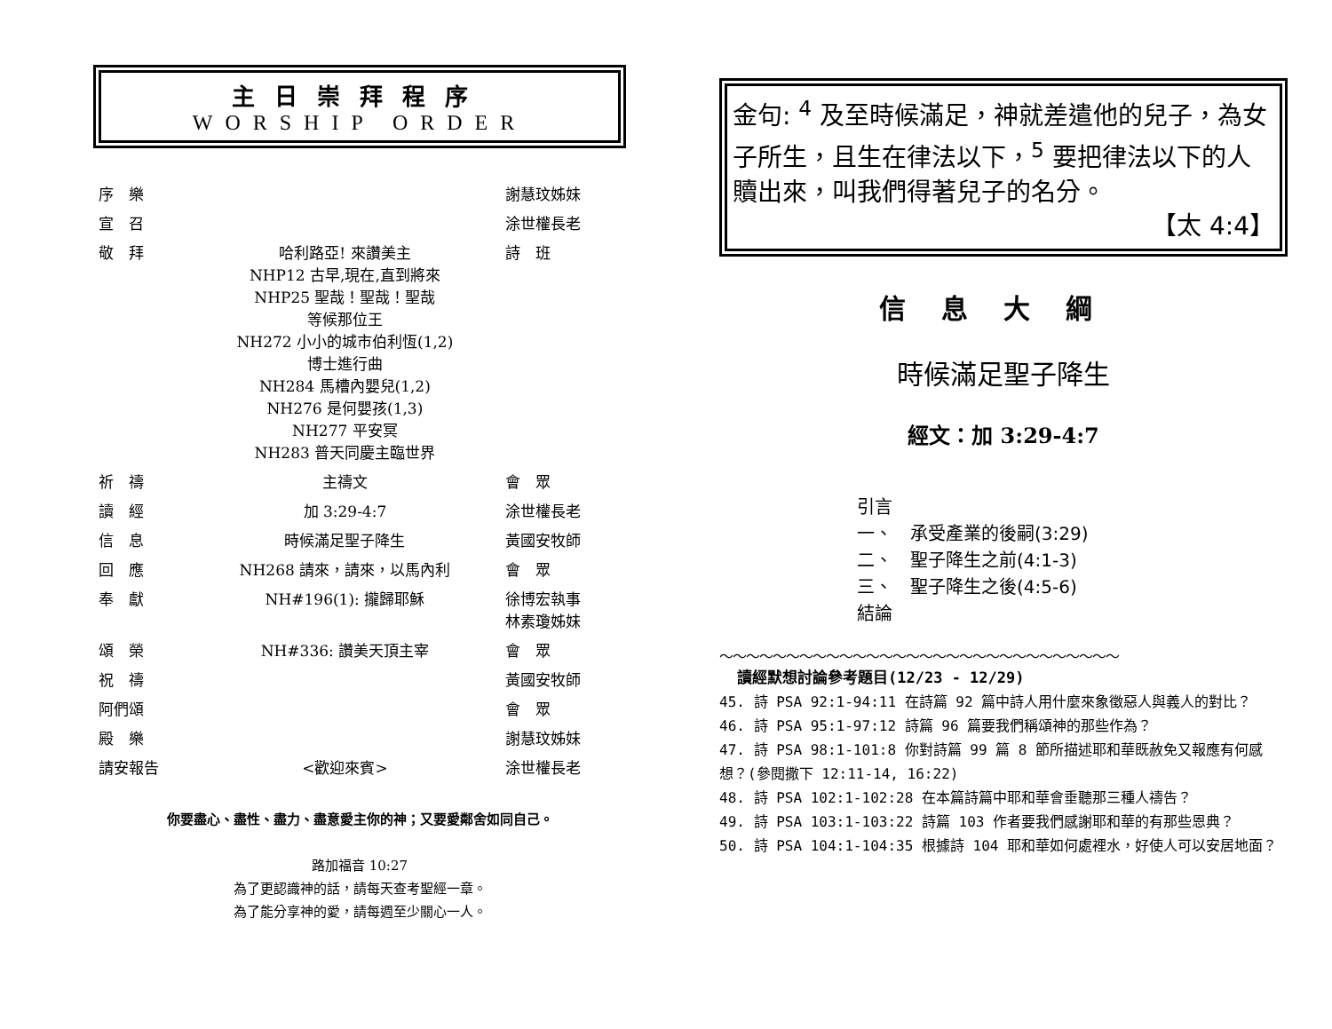主日崇拜程序
WORSHIP ORDER
| 序 樂 | | 謝慧玟姊妹 |
| 宣 召 | | 涂世權長老 |
| 敬 拜 | 哈利路亞! 來讚美主 NHP12 古早,現在,直到將來 NHP25 聖哉！聖哉！聖哉 等候那位王 NH272 小小的城市伯利恆(1,2) 博士進行曲 NH284 馬槽內嬰兒(1,2) NH276 是何嬰孩(1,3) NH277 平安冥 NH283 普天同慶主臨世界 | 詩 班 |
| 祈 禱 | 主禱文 | 會 眾 |
| 讀 經 | 加 3:29-4:7 | 涂世權長老 |
| 信 息 | 時候滿足聖子降生 | 黃國安牧師 |
| 回 應 | NH268 請來，請來，以馬內利 | 會 眾 |
| 奉 獻 | NH#196(1): 攏歸耶穌 | 徐博宏執事 林素瓊姊妹 |
| 頌 榮 | NH#336: 讚美天頂主宰 | 會 眾 |
| 祝 禱 | | 黃國安牧師 |
| 阿們頌 | | 會 眾 |
| 殿 樂 | | 謝慧玟姊妹 |
| 請安報告 | <歡迎來賓> | 涂世權長老 |
你要盡心、盡性、盡力、盡意愛主你的神；又要愛鄰舍如同自己。
路加福音 10:27
為了更認識神的話，請每天查考聖經一章。
為了能分享神的愛，請每週至少關心一人。
金句: <sup>4</sup> 及至時候滿足，神就差遣他的兒子，為女子所生，且生在律法以下，<sup>5</sup> 要把律法以下的人贖出來，叫我們得著兒子的名分。
【太 4:4】
信息大綱
時候滿足聖子降生
經文：加 3:29-4:7
引言
一、　承受產業的後嗣(3:29)
二、　聖子降生之前(4:1-3)
三、　聖子降生之後(4:5-6)
結論
～～～～～～～～～～～～～～～～～～～～～～～～～～～～～～
讀經默想討論參考題目(12/23 - 12/29)
45. 詩 PSA 92:1-94:11 在詩篇 92 篇中詩人用什麼來象徵惡人與義人的對比？
46. 詩 PSA 95:1-97:12 詩篇 96 篇要我們稱頌神的那些作為？
47. 詩 PSA 98:1-101:8 你對詩篇 99 篇 8 節所描述耶和華既赦免又報應有何感想？(參閱撒下 12:11-14, 16:22)
48. 詩 PSA 102:1-102:28 在本篇詩篇中耶和華會垂聽那三種人禱告？
49. 詩 PSA 103:1-103:22 詩篇 103 作者要我們感謝耶和華的有那些恩典？
50. 詩 PSA 104:1-104:35 根據詩 104 耶和華如何處裡水，好使人可以安居地面？